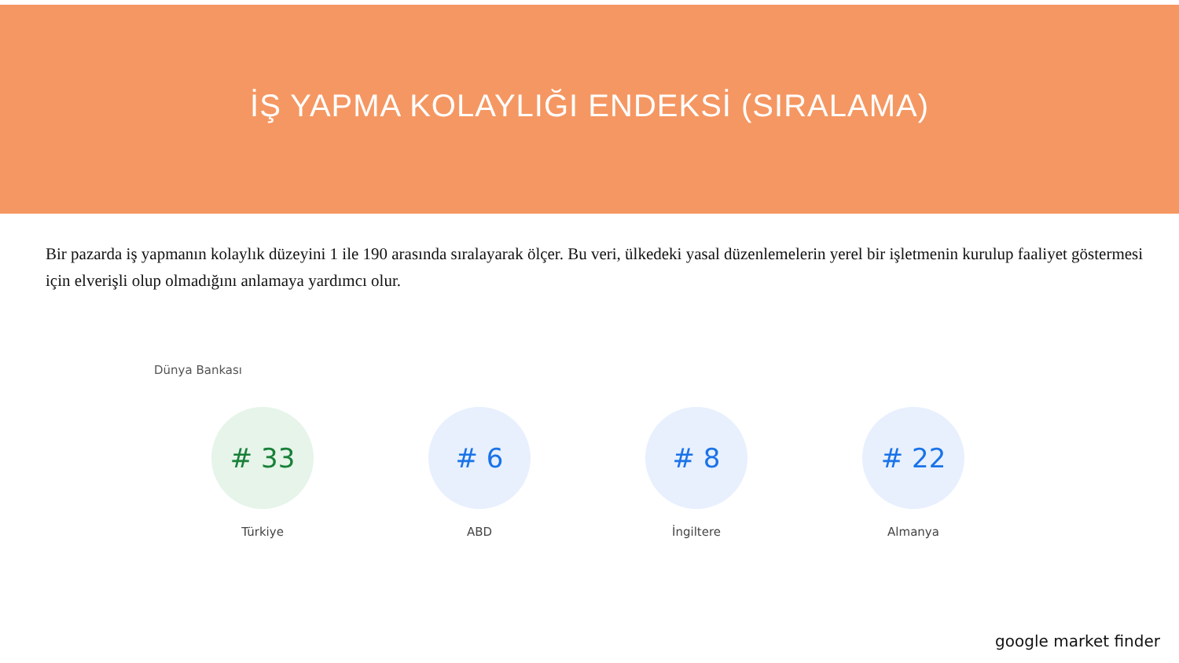İŞ YAPMA KOLAYLIĞI ENDEKSİ (SIRALAMA)
Bir pazarda iş yapmanın kolaylık düzeyini 1 ile 190 arasında sıralayarak ölçer. Bu veri, ülkedeki yasal düzenlemelerin yerel bir işletmenin kurulup faaliyet göstermesi için elverişli olup olmadığını anlamaya yardımcı olur.
Dünya Bankası
# 33
Türkiye
# 6
ABD
# 8
İngiltere
# 22
Almanya
google market finder